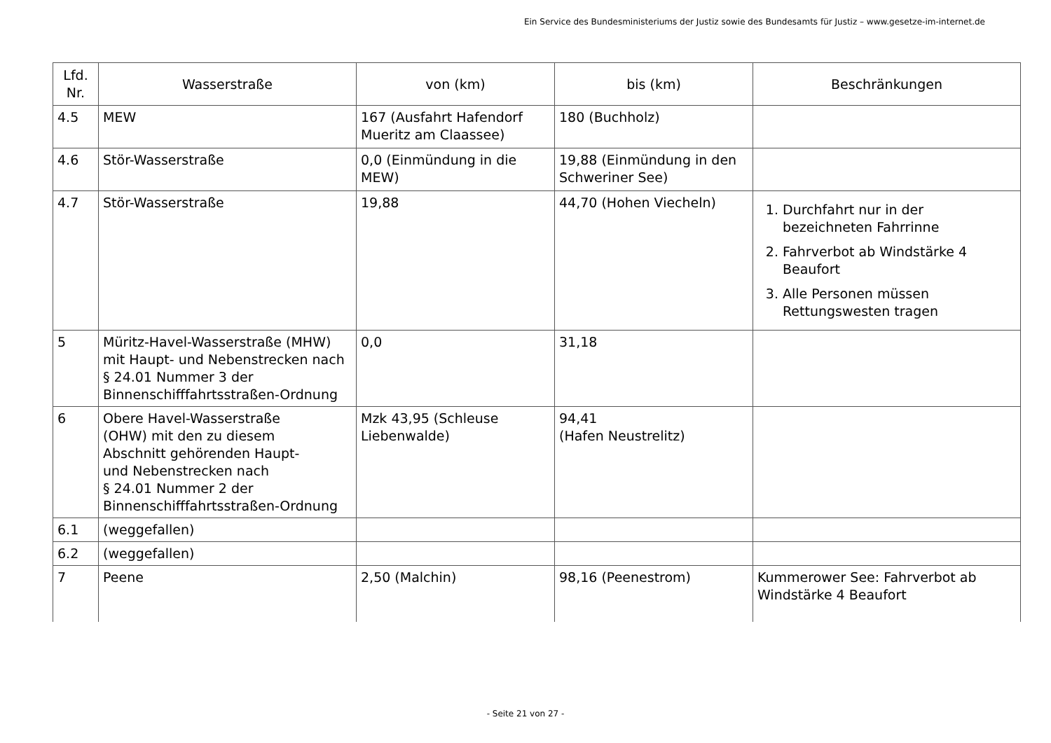Ein Service des Bundesministeriums der Justiz sowie des Bundesamts für Justiz – www.gesetze-im-internet.de
| Lfd. Nr. | Wasserstraße | von (km) | bis (km) | Beschränkungen |
| --- | --- | --- | --- | --- |
| 4.5 | MEW | 167 (Ausfahrt Hafendorf Mueritz am Claassee) | 180 (Buchholz) | |
| 4.6 | Stör-Wasserstraße | 0,0 (Einmündung in die MEW) | 19,88 (Einmündung in den Schweriner See) | |
| 4.7 | Stör-Wasserstraße | 19,88 | 44,70 (Hohen Viecheln) | 1. Durchfahrt nur in der bezeichneten Fahrrinne 2. Fahrverbot ab Windstärke 4 Beaufort 3. Alle Personen müssen Rettungswesten tragen |
| 5 | Müritz-Havel-Wasserstraße (MHW) mit Haupt- und Nebenstrecken nach § 24.01 Nummer 3 der Binnenschifffahrtsstraßen-Ordnung | 0,0 | 31,18 | |
| 6 | Obere Havel-Wasserstraße (OHW) mit den zu diesem Abschnitt gehörenden Haupt- und Nebenstrecken nach § 24.01 Nummer 2 der Binnenschifffahrtsstraßen-Ordnung | Mzk 43,95 (Schleuse Liebenwalde) | 94,41 (Hafen Neustrelitz) | |
| 6.1 | (weggefallen) | | | |
| 6.2 | (weggefallen) | | | |
| 7 | Peene | 2,50 (Malchin) | 98,16 (Peenestrom) | Kummerower See: Fahrverbot ab Windstärke 4 Beaufort |
- Seite 21 von 27 -